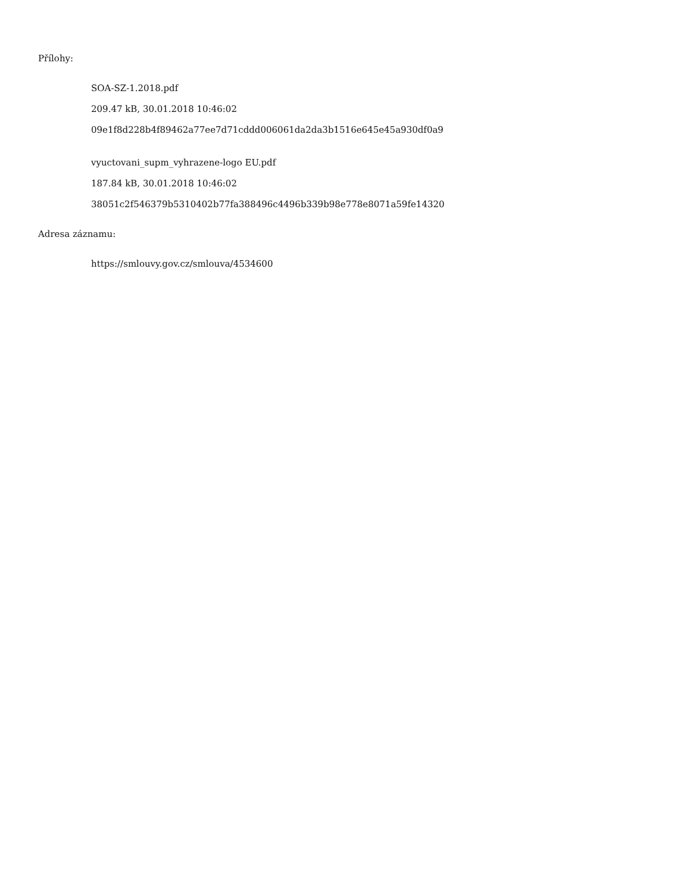Přílohy:
SOA-SZ-1.2018.pdf
209.47 kB, 30.01.2018 10:46:02
09e1f8d228b4f89462a77ee7d71cddd006061da2da3b1516e645e45a930df0a9
vyuctovani_supm_vyhrazene-logo EU.pdf
187.84 kB, 30.01.2018 10:46:02
38051c2f546379b5310402b77fa388496c4496b339b98e778e8071a59fe14320
Adresa záznamu:
https://smlouvy.gov.cz/smlouva/4534600